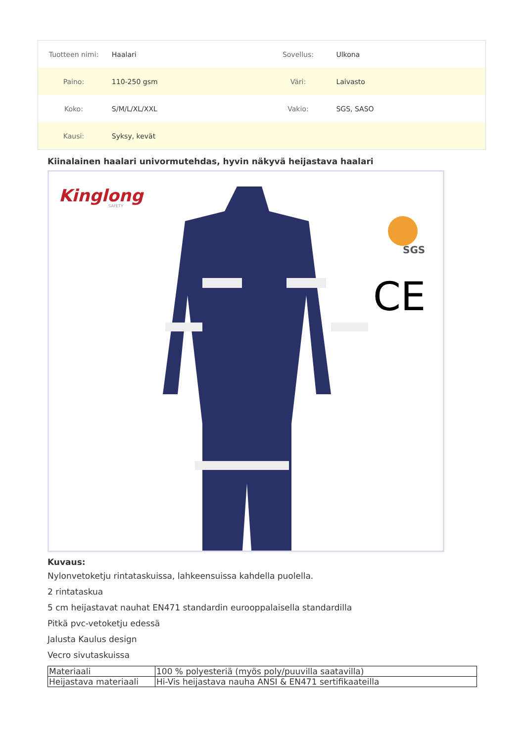| Tuotteen nimi: | Haalari | Sovellus: | Ulkona |
| Paino: | 110-250 gsm | Väri: | Laivasto |
| Koko: | S/M/L/XL/XXL | Vakio: | SGS, SASO |
| Kausi: | Syksy, kevät | | |
Kiinalainen haalari univormutehdas, hyvin näkyvä heijastava haalari
Kinglong
SAFETY
SGS
CE
Kuvaus:
Nylonvetoketju rintataskuissa, lahkeensuissa kahdella puolella.
2 rintataskua
5 cm heijastavat nauhat EN471 standardin eurooppalaisella standardilla
Pitkä pvc-vetoketju edessä
Jalusta Kaulus design
Vecro sivutaskuissa
| Materiaali | 100 % polyesteriä (myös poly/puuvilla saatavilla) |
| Heijastava materiaali | Hi-Vis heijastava nauha ANSI & EN471 sertifikaateilla |